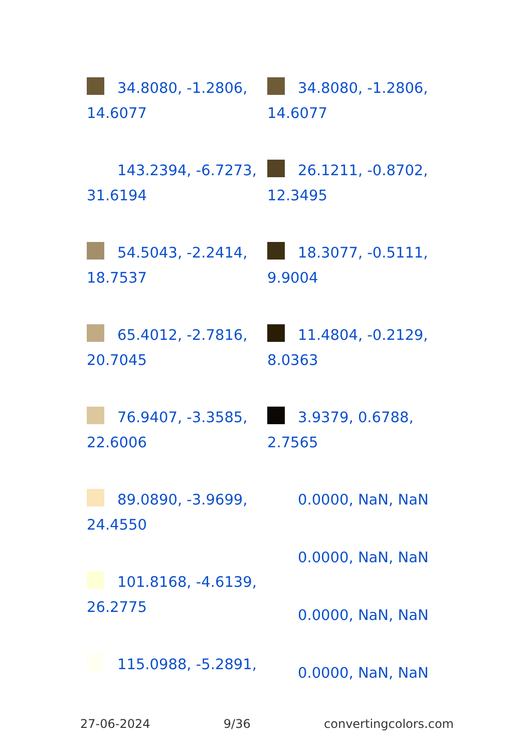34.8080, -1.2806, 14.6077
143.2394, -6.7273, 31.6194
54.5043, -2.2414, 18.7537
65.4012, -2.7816, 20.7045
76.9407, -3.3585, 22.6006
89.0890, -3.9699, 24.4550
101.8168, -4.6139, 26.2775
115.0988, -5.2891,
34.8080, -1.2806, 14.6077
26.1211, -0.8702, 12.3495
18.3077, -0.5111, 9.9004
11.4804, -0.2129, 8.0363
3.9379, 0.6788, 2.7565
0.0000, NaN, NaN
0.0000, NaN, NaN
0.0000, NaN, NaN
0.0000, NaN, NaN
27-06-2024 9/36 convertingcolors.com